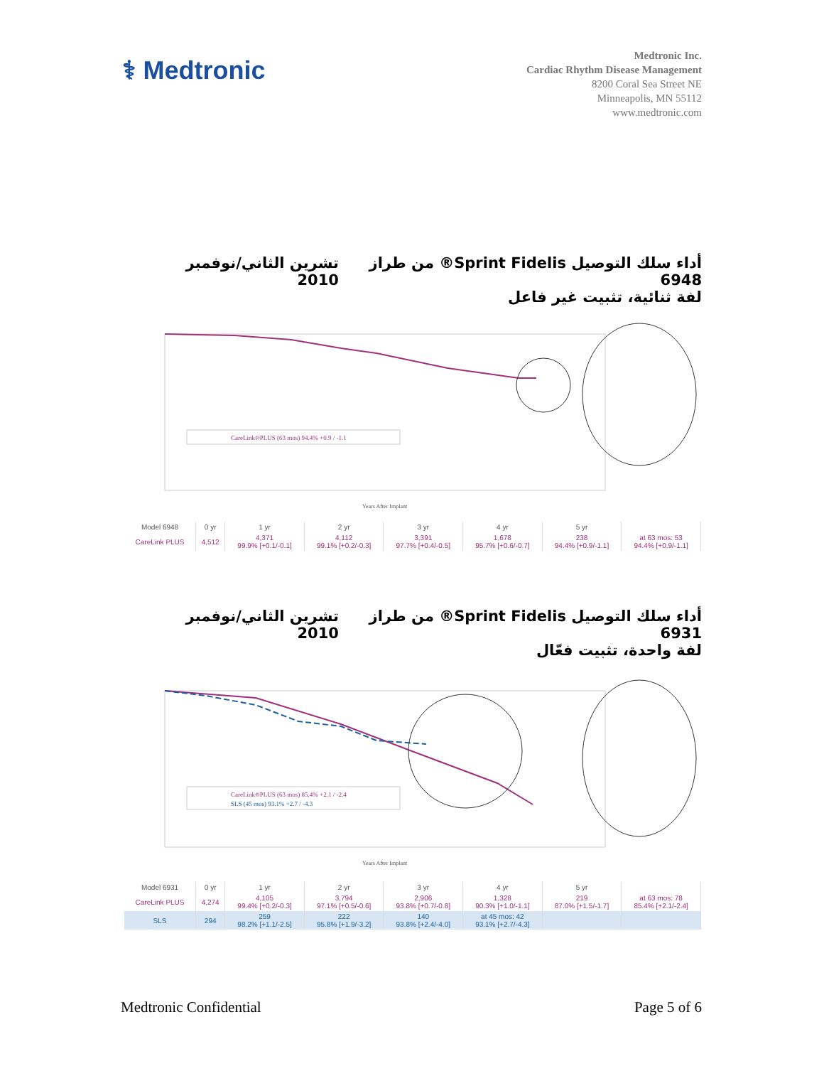⚕ Medtronic
Medtronic Inc.
Cardiac Rhythm Disease Management
8200 Coral Sea Street NE
Minneapolis, MN 55112
www.medtronic.com
أداء سلك التوصيل Sprint Fidelis® من طراز 6948
لفة ثنائية، تثبيت غير فاعل
تشرين الثاني/نوفمبر 2010
Years After Implant
CareLink®PLUS (63 mos) 94.4% +0.9 / -1.1
| Model 6948 | 0 yr | 1 yr | 2 yr | 3 yr | 4 yr | 5 yr | |
| --- | --- | --- | --- | --- | --- | --- | --- |
| CareLink PLUS | 4,512 | 4,371 99.9% [+0.1/-0.1] | 4,112 99.1% [+0.2/-0.3] | 3,391 97.7% [+0.4/-0.5] | 1,678 95.7% [+0.6/-0.7] | 238 94.4% [+0.9/-1.1] | at 63 mos: 53 94.4% [+0.9/-1.1] |
أداء سلك التوصيل Sprint Fidelis® من طراز 6931
لفة واحدة، تثبيت فعّال
تشرين الثاني/نوفمبر 2010
Years After Implant
CareLink®PLUS (63 mos) 85.4% +2.1 / -2.4
SLS (45 mos) 93.1% +2.7 / -4.3
| Model 6931 | 0 yr | 1 yr | 2 yr | 3 yr | 4 yr | 5 yr | |
| --- | --- | --- | --- | --- | --- | --- | --- |
| CareLink PLUS | 4,274 | 4,105 99.4% [+0.2/-0.3] | 3,794 97.1% [+0.5/-0.6] | 2,906 93.8% [+0.7/-0.8] | 1,328 90.3% [+1.0/-1.1] | 219 87.0% [+1.5/-1.7] | at 63 mos: 78 85.4% [+2.1/-2.4] |
| SLS | 294 | 259 98.2% [+1.1/-2.5] | 222 95.8% [+1.9/-3.2] | 140 93.8% [+2.4/-4.0] | at 45 mos: 42 93.1% [+2.7/-4.3] | | |
Medtronic Confidential Page 5 of 6